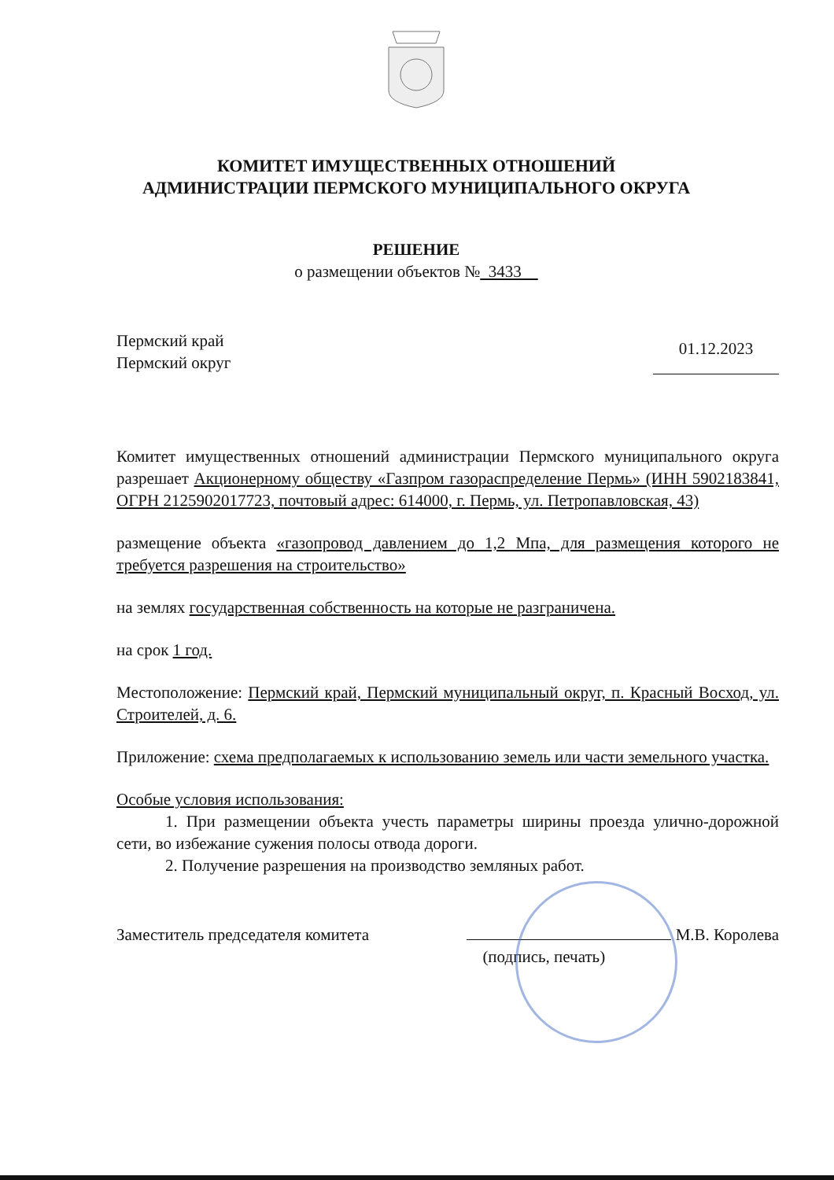КОМИТЕТ ИМУЩЕСТВЕННЫХ ОТНОШЕНИЙ
АДМИНИСТРАЦИИ ПЕРМСКОГО МУНИЦИПАЛЬНОГО ОКРУГА
РЕШЕНИЕ
о размещении объектов № 3433
Пермский край
Пермский округ
01.12.2023
Комитет имущественных отношений администрации Пермского муниципального округа разрешает Акционерному обществу «Газпром газораспределение Пермь» (ИНН 5902183841, ОГРН 2125902017723, почтовый адрес: 614000, г. Пермь, ул. Петропавловская, 43)
размещение объекта «газопровод давлением до 1,2 Мпа, для размещения которого не требуется разрешения на строительство»
на землях государственная собственность на которые не разграничена.
на срок 1 год.
Местоположение: Пермский край, Пермский муниципальный округ, п. Красный Восход, ул. Строителей, д. 6.
Приложение: схема предполагаемых к использованию земель или части земельного участка.
Особые условия использования:
1. При размещении объекта учесть параметры ширины проезда улично-дорожной сети, во избежание сужения полосы отвода дороги.
2. Получение разрешения на производство земляных работ.
Заместитель председателя комитета
М.В. Королева
(подпись, печать)